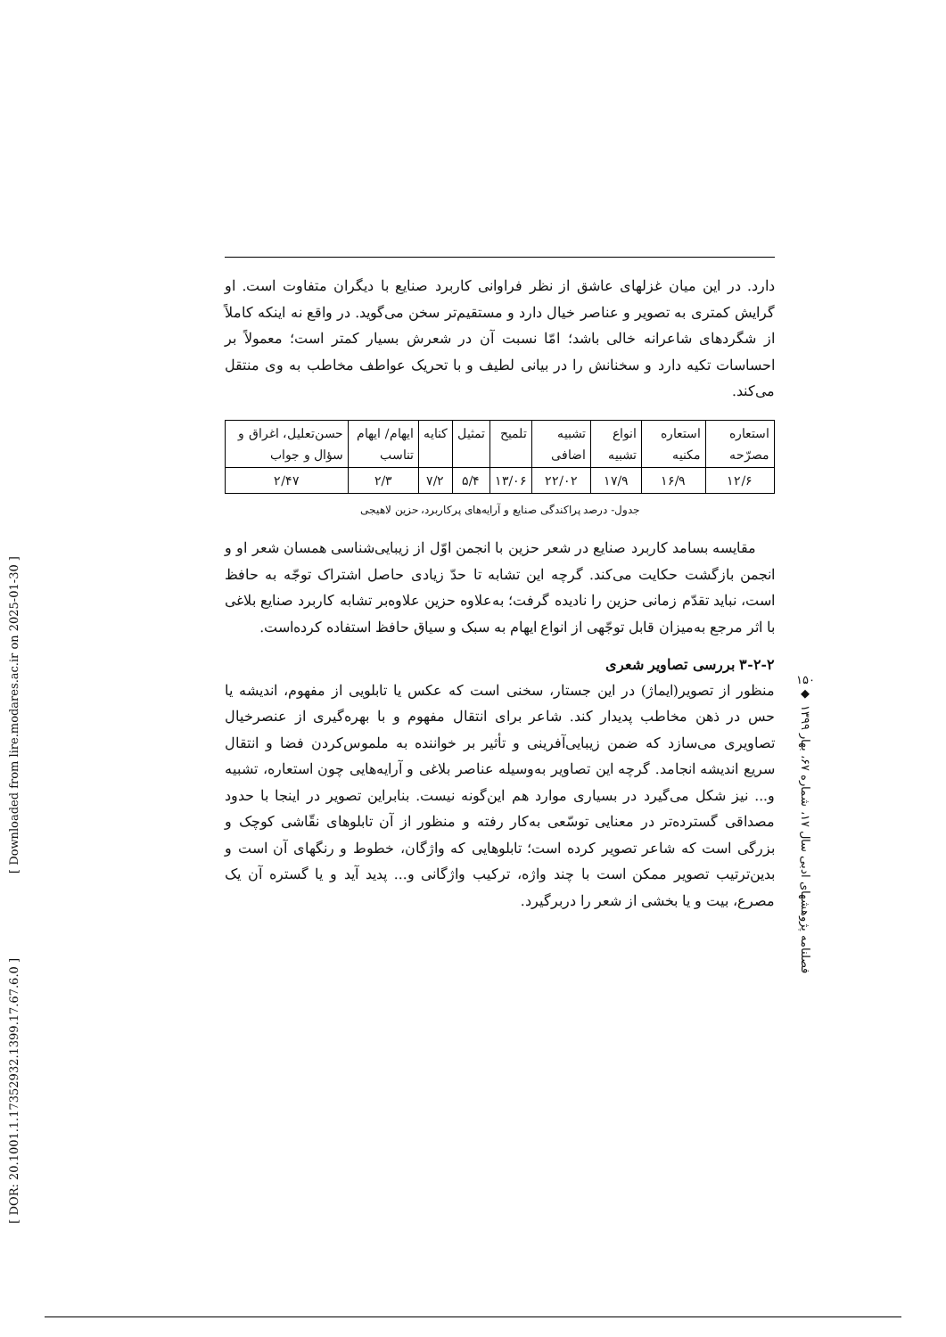[ Downloaded from lire.modares.ac.ir on 2025-01-30 ]
[ DOR: 20.1001.1.17352932.1399.17.67.6.0 ]
۱۵۰
◆
فصلنامه پژوهشهای ادبی سال ۱۷، شماره ۶۷، بهار ۱۳۹۹
دارد. در این میان غزلهای عاشق از نظر فراوانی کاربرد صنایع با دیگران متفاوت است. او گرایش کمتری به تصویر و عناصر خیال دارد و مستقیم‌تر سخن می‌گوید. در واقع نه اینکه کاملاً از شگردهای شاعرانه خالی باشد؛ امّا نسبت آن در شعرش بسیار کمتر است؛ معمولاً بر احساسات تکیه دارد و سخنانش را در بیانی لطیف و با تحریک عواطف مخاطب به وی منتقل می‌کند.
| استعاره مصرّحه | استعاره مکنیه | انواع تشبیه | تشبیه اضافی | تلمیح | تمثیل | کنایه | ایهام/ ایهام تناسب | حسن‌تعلیل، اغراق و سؤال و جواب |
| --- | --- | --- | --- | --- | --- | --- | --- | --- |
| ۱۲/۶ | ۱۶/۹ | ۱۷/۹ | ۲۲/۰۲ | ۱۳/۰۶ | ۵/۴ | ۷/۲ | ۲/۳ | ۲/۴۷ |
جدول- درصد پراکندگی صنایع و آرایه‌های پرکاربرد، حزین لاهیجی
مقایسه بسامد کاربرد صنایع در شعر حزین با انجمن اوّل از زیبایی‌شناسی همسان شعر او و انجمن بازگشت حکایت می‌کند. گرچه این تشابه تا حدّ زیادی حاصل اشتراک توجّه به حافظ است، نباید تقدّم زمانی حزین را نادیده گرفت؛ به‌علاوه حزین علاوه‌بر تشابه کاربرد صنایع بلاغی با اثر مرجع به‌میزان قابل توجّهی از انواع ایهام به سبک و سیاق حافظ استفاده کرده‌است.
۳-۲-۲ بررسی تصاویر شعری
منظور از تصویر(ایماژ) در این جستار، سخنی است که عکس یا تابلویی از مفهوم، اندیشه یا حس در ذهن مخاطب پدیدار کند. شاعر برای انتقال مفهوم و با بهره‌گیری از عنصرخیال تصاویری می‌سازد که ضمن زیبایی‌آفرینی و تأثیر بر خواننده به ملموس‌کردن فضا و انتقال سریع اندیشه انجامد. گرچه این تصاویر به‌وسیله عناصر بلاغی و آرایه‌هایی چون استعاره، تشبیه و... نیز شکل می‌گیرد در بسیاری موارد هم این‌گونه نیست. بنابراین تصویر در اینجا با حدود مصداقی گسترده‌تر در معنایی توسّعی به‌کار رفته و منظور از آن تابلوهای نقّاشی کوچک و بزرگی است که شاعر تصویر کرده است؛ تابلوهایی که واژگان، خطوط و رنگهای آن است و بدین‌ترتیب تصویر ممکن است با چند واژه، ترکیب واژگانی و... پدید آید و یا گستره آن یک مصرع، بیت و یا بخشی از شعر را دربرگیرد.